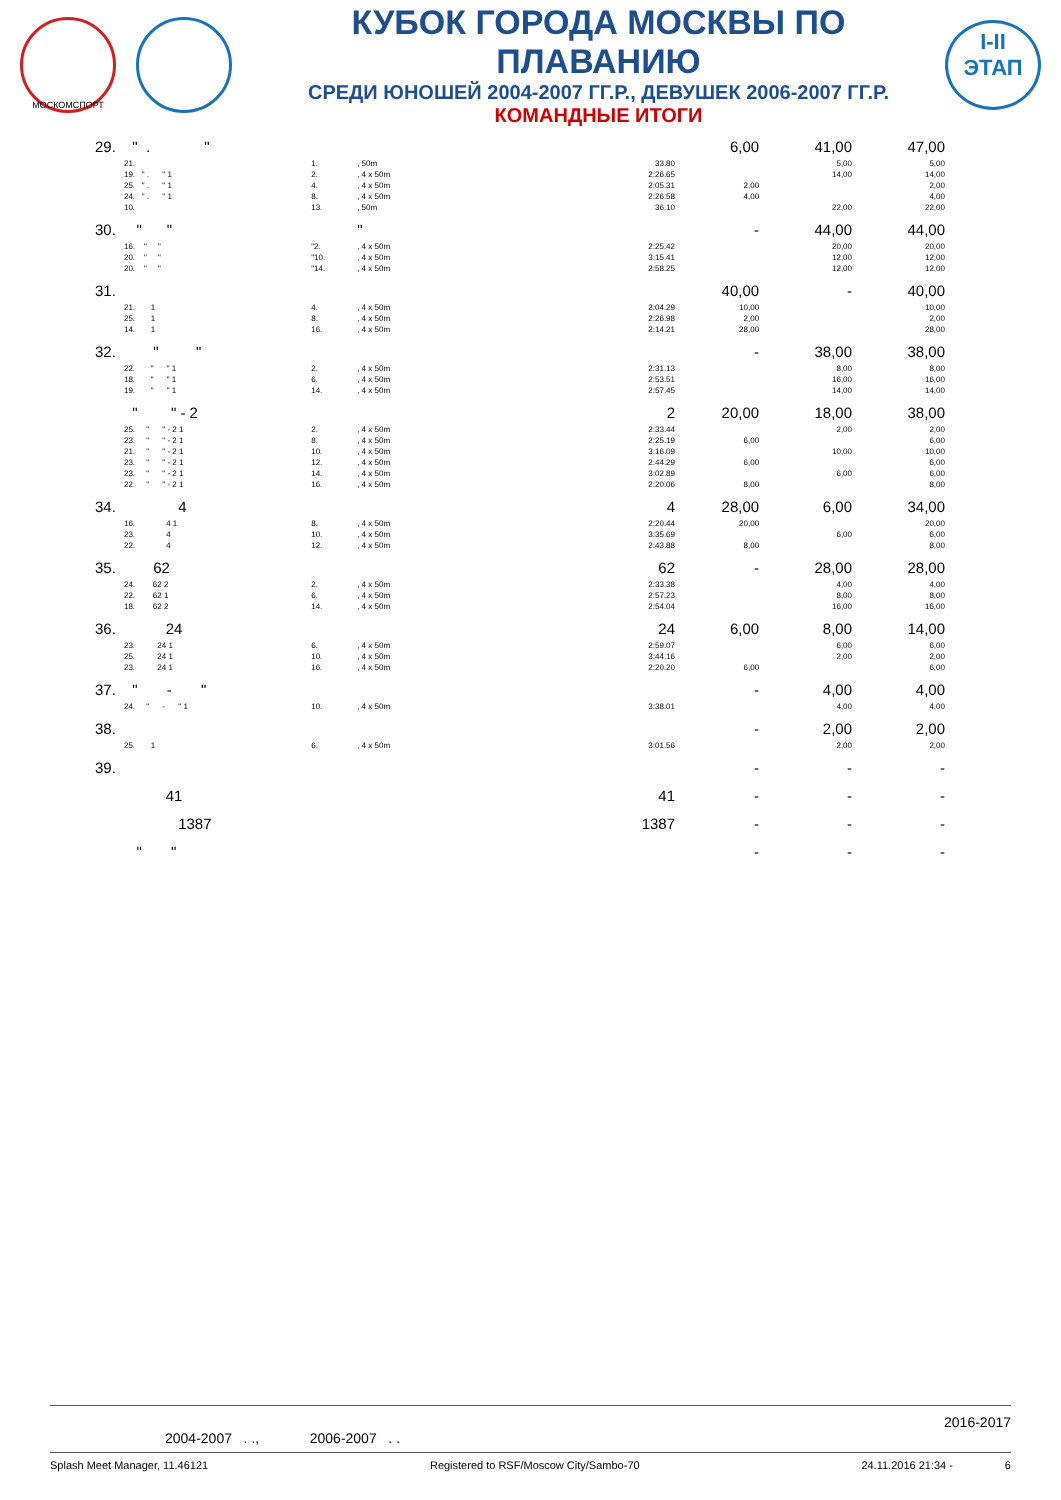МОСКОМСПОРТ
КУБОК ГОРОДА МОСКВЫ ПО ПЛАВАНИЮ
СРЕДИ ЮНОШЕЙ 2004-2007 ГГ.Р., ДЕВУШЕК 2006-2007 ГГ.Р.
КОМАНДНЫЕ ИТОГИ
I-II
ЭТАП
| 29. | " . " | | | | 6,00 | 41,00 | 47,00 |
| | 21. | 1. | , 50m | 33.80 | | 5,00 | 5,00 |
| | 19. " . " 1 | 2. | , 4 x 50m | 2:26.65 | | 14,00 | 14,00 |
| | 25. " . " 1 | 4. | , 4 x 50m | 2:05.31 | 2,00 | | 2,00 |
| | 24. " . " 1 | 8. | , 4 x 50m | 2:26.58 | 4,00 | | 4,00 |
| | 10. | 13. | , 50m | 36.10 | | 22,00 | 22,00 |
| 30. | " " | | " | | - | 44,00 | 44,00 |
| | 16. " " | "2. | , 4 x 50m | 2:25.42 | | 20,00 | 20,00 |
| | 20. " " | "10. | , 4 x 50m | 3:15.41 | | 12,00 | 12,00 |
| | 20. " " | "14. | , 4 x 50m | 2:58.25 | | 12,00 | 12,00 |
| 31. | | | | | 40,00 | - | 40,00 |
| | 21. 1 | 4. | , 4 x 50m | 2:04.29 | 10,00 | | 10,00 |
| | 25. 1 | 8. | , 4 x 50m | 2:26.98 | 2,00 | | 2,00 |
| | 14. 1 | 16. | , 4 x 50m | 2:14.21 | 28,00 | | 28,00 |
| 32. | " " | | | | - | 38,00 | 38,00 |
| | 22. " " 1 | 2. | , 4 x 50m | 2:31.13 | | 8,00 | 8,00 |
| | 18. " " 1 | 6. | , 4 x 50m | 2:53.51 | | 16,00 | 16,00 |
| | 19. " " 1 | 14. | , 4 x 50m | 2:57.45 | | 14,00 | 14,00 |
| | " " - 2 | | | 2 | 20,00 | 18,00 | 38,00 |
| | 25. " " - 2 1 | 2. | , 4 x 50m | 2:33.44 | | 2,00 | 2,00 |
| | 23. " " - 2 1 | 8. | , 4 x 50m | 2:25.19 | 6,00 | | 6,00 |
| | 21. " " - 2 1 | 10. | , 4 x 50m | 3:16.09 | | 10,00 | 10,00 |
| | 23. " " - 2 1 | 12. | , 4 x 50m | 2:44.29 | 6,00 | | 6,00 |
| | 23. " " - 2 1 | 14. | , 4 x 50m | 3:02.89 | | 6,00 | 6,00 |
| | 22. " " - 2 1 | 16. | , 4 x 50m | 2:20.06 | 8,00 | | 8,00 |
| 34. | 4 | | | 4 | 28,00 | 6,00 | 34,00 |
| | 16. 4 1 | 8. | , 4 x 50m | 2:20.44 | 20,00 | | 20,00 |
| | 23. 4 | 10. | , 4 x 50m | 3:35.69 | | 6,00 | 6,00 |
| | 22. 4 | 12. | , 4 x 50m | 2:43.88 | 8,00 | | 8,00 |
| 35. | 62 | | | 62 | - | 28,00 | 28,00 |
| | 24. 62 2 | 2. | , 4 x 50m | 2:33.38 | | 4,00 | 4,00 |
| | 22. 62 1 | 6. | , 4 x 50m | 2:57.23 | | 8,00 | 8,00 |
| | 18. 62 2 | 14. | , 4 x 50m | 2:54.04 | | 16,00 | 16,00 |
| 36. | 24 | | | 24 | 6,00 | 8,00 | 14,00 |
| | 23. 24 1 | 6. | , 4 x 50m | 2:59.07 | | 6,00 | 6,00 |
| | 25. 24 1 | 10. | , 4 x 50m | 3:44.16 | | 2,00 | 2,00 |
| | 23. 24 1 | 16. | , 4 x 50m | 2:20.20 | 6,00 | | 6,00 |
| 37. | " - " | | | | - | 4,00 | 4,00 |
| | 24. " - " 1 | 10. | , 4 x 50m | 3:38.01 | | 4,00 | 4,00 |
| 38. | | | | | - | 2,00 | 2,00 |
| | 25. 1 | 6. | , 4 x 50m | 3:01.56 | | 2,00 | 2,00 |
| 39. | | | | | - | - | - |
| | 41 | | | 41 | - | - | - |
| | 1387 | | | 1387 | - | - | - |
| | " " | | | | - | - | - |
2016-2017
2004-2007 . ., 2006-2007 . .
Splash Meet Manager, 11.46121 Registered to RSF/Moscow City/Sambo-70 24.11.2016 21:34 - 6